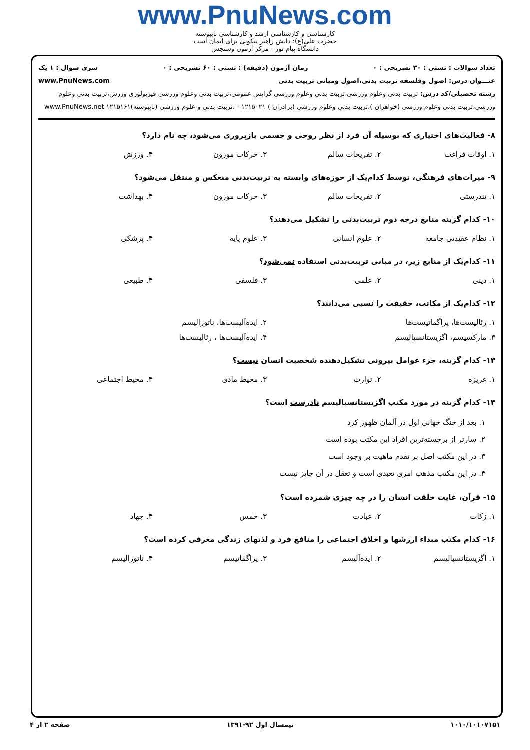www.PnuNews.com
کارشناسی و کارشناسی ارشد و کارشناسی ناپیوسته
حضرت علی(ع): دانش راهبر نیکویی برای ایمان است
دانشگاه پیام نور - مرکز آزمون وسنجش
تعداد سوالات : تستی : ۳۰ تشریحی : ۰ زمان آزمون (دقیقه) : تستی : ۶۰ تشریحی : ۰ سری سوال : ۱ یک
عنـــوان درس: اصول وفلسفه تربیت بدنی،اصول ومبانی تربیت بدنی www.PnuNews.com
رشته تحصیلی/کد درس: تربیت بدنی وعلوم ورزشی،تربیت بدنی وعلوم ورزشی گرایش عمومی،تربیت بدنی وعلوم ورزشی فیزیولوژی ورزش،تربیت بدنی وعلوم ورزشی،تربیت بدنی وعلوم ورزشی (خواهران )،تربیت بدنی وعلوم ورزشی (برادران ) ۱۲۱۵۰۲۱ - ،تربیت بدنی و علوم ورزشی (ناپیوسته)۱۲۱۵۱۶۱ www.PnuNews.net
۸- فعالیت‌های اختیاری که بوسیله آن فرد از نظر روحی و جسمی بازپروری می‌شود، چه نام دارد؟
| ۱. اوقات فراغت | ۲. تفریحات سالم | ۳. حرکات موزون | ۴. ورزش |
۹- میراث‌های فرهنگی، توسط کدام‌یک از حوزه‌های وابسته به تربیت‌بدنی منعکس و منتقل می‌شود؟
| ۱. تندرستی | ۲. تفریحات سالم | ۳. حرکات موزون | ۴. بهداشت |
۱۰- کدام گزینه منابع درجه دوم تربیت‌بدنی را تشکیل می‌دهند؟
| ۱. نظام عقیدتی جامعه | ۲. علوم انسانی | ۳. علوم پایه | ۴. پزشکی |
۱۱- کدام‌یک از منابع زیر، در مبانی تربیت‌بدنی استفاده نمی‌شود؟
| ۱. دینی | ۲. علمی | ۳. فلسفی | ۴. طبیعی |
۱۲- کدام‌یک از مکاتب، حقیقت را نسبی می‌دانند؟
| ۱. رئالیست‌ها، پراگماتیست‌ها | ۲. ایده‌آلیست‌ها، ناتورالیسم |
| ۳. مارکسیسم، اگزیستانسیالیسم | ۴. ایده‌آلیست‌ها ، رئالیست‌ها |
۱۳- کدام گزینه، جزء عوامل بیرونی تشکیل‌دهنده شخصیت انسان نیست؟
| ۱. غریزه | ۲. توارث | ۳. محیط مادی | ۴. محیط اجتماعی |
۱۴- کدام گزینه در مورد مکتب اگزیستانسیالیسم نادرست است؟
۱. بعد از جنگ جهانی اول در آلمان ظهور کرد
۲. سارتر از برجسته‌ترین افراد این مکتب بوده است
۳. در این مکتب اصل بر تقدم ماهیت بر وجود است
۴. در این مکتب مذهب امری تعبدی است و تعقل در آن جایز نیست
۱۵- قرآن، غایت خلقت انسان را در چه چیزی شمرده است؟
| ۱. زکات | ۲. عبادت | ۳. خمس | ۴. جهاد |
۱۶- کدام مکتب مبداء ارزشها و اخلاق اجتماعی را منافع فرد و لذتهای زندگی معرفی کرده است؟
| ۱. اگزیستانسیالیسم | ۲. ایده‌آلیسم | ۳. پراگماتیسم | ۴. ناتورالیسم |
۱۰۱۰/۱۰۱۰۷۱۵۱ نیمسال اول ۹۲-۱۳۹۱ صفحه ۲ از ۴